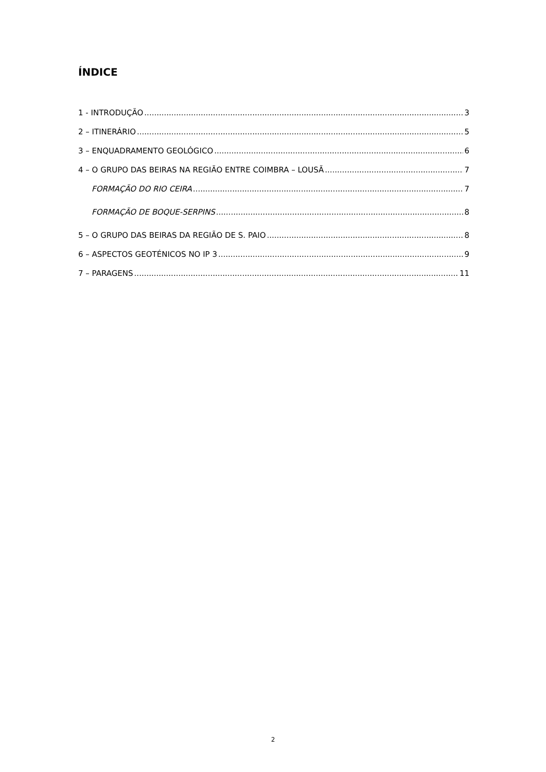ÍNDICE
1 - INTRODUÇÃO 3
2 – ITINERÁRIO 5
3 – ENQUADRAMENTO GEOLÓGICO 6
4 – O GRUPO DAS BEIRAS NA REGIÃO ENTRE COIMBRA – LOUSÃ 7
FORMAÇÃO DO RIO CEIRA 7
FORMAÇÃO DE BOQUE-SERPINS 8
5 – O GRUPO DAS BEIRAS DA REGIÃO DE S. PAIO 8
6 – ASPECTOS GEOTÉNICOS NO IP 3 9
7 – PARAGENS 11
2